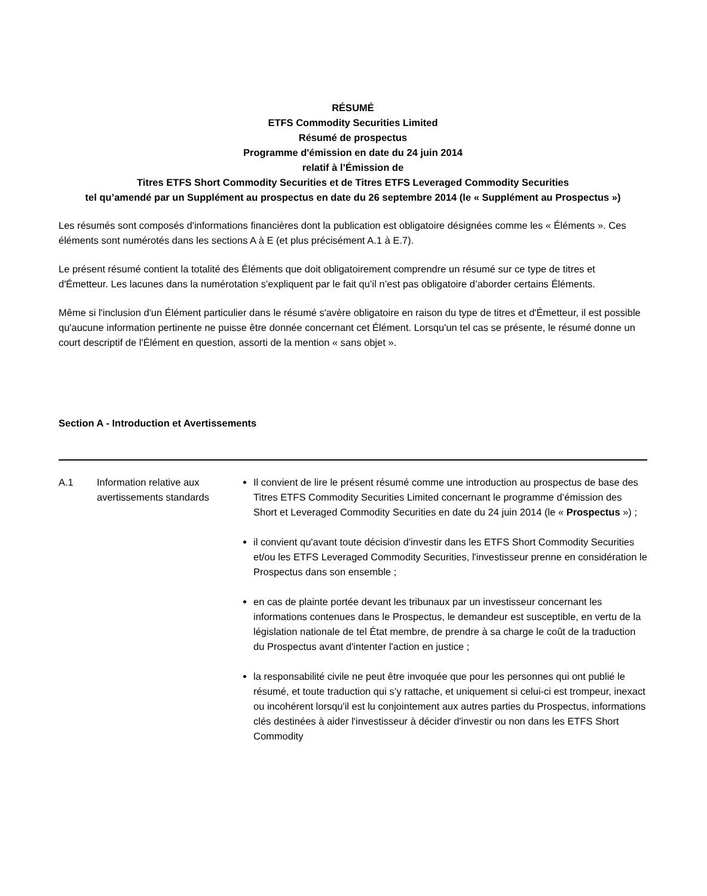RÉSUMÉ
ETFS Commodity Securities Limited
Résumé de prospectus
Programme d'émission en date du 24 juin 2014
relatif à l’Émission de
Titres ETFS Short Commodity Securities et de Titres ETFS Leveraged Commodity Securities
tel qu’amendé par un Supplément au prospectus en date du 26 septembre 2014 (le « Supplément au Prospectus »)
Les résumés sont composés d'informations financières dont la publication est obligatoire désignées comme les « Éléments ». Ces éléments sont numérotés dans les sections A à E (et plus précisément A.1 à E.7).
Le présent résumé contient la totalité des Éléments que doit obligatoirement comprendre un résumé sur ce type de titres et d'Émetteur. Les lacunes dans la numérotation s'expliquent par le fait qu’il n’est pas obligatoire d’aborder certains Éléments.
Même si l'inclusion d'un Élément particulier dans le résumé s'avère obligatoire en raison du type de titres et d'Émetteur, il est possible qu'aucune information pertinente ne puisse être donnée concernant cet Élément. Lorsqu'un tel cas se présente, le résumé donne un court descriptif de l'Élément en question, assorti de la mention « sans objet ».
Section A - Introduction et Avertissements
| A.1 | Information relative aux avertissements standards | Il convient de lire le présent résumé comme une introduction au prospectus de base des Titres ETFS Commodity Securities Limited concernant le programme d’émission des Short et Leveraged Commodity Securities en date du 24 juin 2014 (le « Prospectus ») ; il convient qu'avant toute décision d'investir dans les ETFS Short Commodity Securities et/ou les ETFS Leveraged Commodity Securities, l'investisseur prenne en considération le Prospectus dans son ensemble ; en cas de plainte portée devant les tribunaux par un investisseur concernant les informations contenues dans le Prospectus, le demandeur est susceptible, en vertu de la législation nationale de tel État membre, de prendre à sa charge le coût de la traduction du Prospectus avant d'intenter l'action en justice ; la responsabilité civile ne peut être invoquée que pour les personnes qui ont publié le résumé, et toute traduction qui s’y rattache, et uniquement si celui-ci est trompeur, inexact ou incohérent lorsqu'il est lu conjointement aux autres parties du Prospectus, informations clés destinées à aider l'investisseur à décider d'investir ou non dans les ETFS Short Commodity |